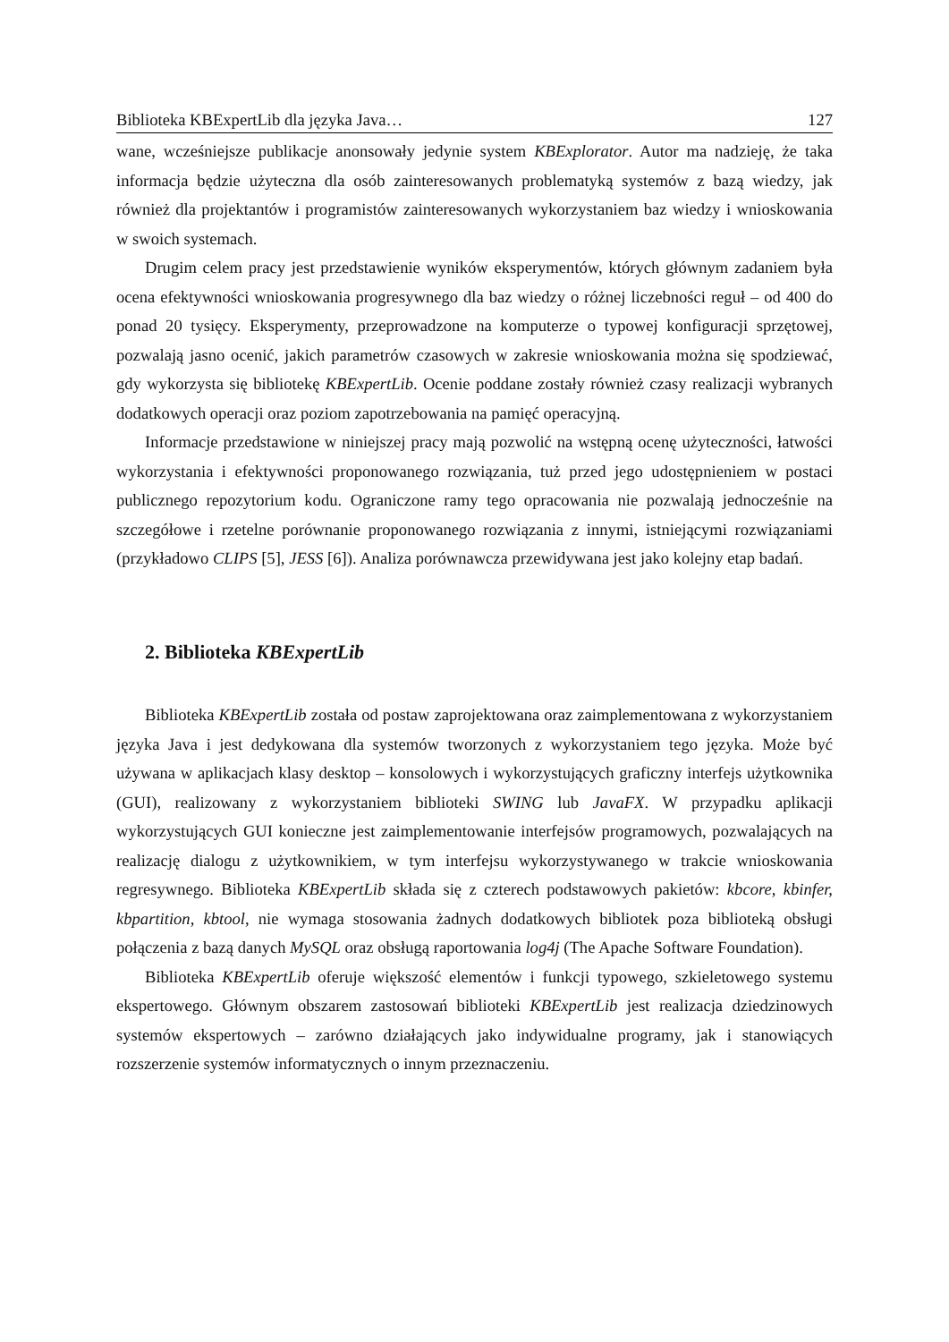Biblioteka KBExpertLib dla języka Java… 127
wane, wcześniejsze publikacje anonsowały jedynie system KBExplorator. Autor ma nadzieję, że taka informacja będzie użyteczna dla osób zainteresowanych problematyką systemów z bazą wiedzy, jak również dla projektantów i programistów zainteresowanych wykorzystaniem baz wiedzy i wnioskowania w swoich systemach.
Drugim celem pracy jest przedstawienie wyników eksperymentów, których głównym zadaniem była ocena efektywności wnioskowania progresywnego dla baz wiedzy o różnej liczebności reguł – od 400 do ponad 20 tysięcy. Eksperymenty, przeprowadzone na komputerze o typowej konfiguracji sprzętowej, pozwalają jasno ocenić, jakich parametrów czasowych w zakresie wnioskowania można się spodziewać, gdy wykorzysta się bibliotekę KBExpertLib. Ocenie poddane zostały również czasy realizacji wybranych dodatkowych operacji oraz poziom zapotrzebowania na pamięć operacyjną.
Informacje przedstawione w niniejszej pracy mają pozwolić na wstępną ocenę użyteczności, łatwości wykorzystania i efektywności proponowanego rozwiązania, tuż przed jego udostępnieniem w postaci publicznego repozytorium kodu. Ograniczone ramy tego opracowania nie pozwalają jednocześnie na szczegółowe i rzetelne porównanie proponowanego rozwiązania z innymi, istniejącymi rozwiązaniami (przykładowo CLIPS [5], JESS [6]). Analiza porównawcza przewidywana jest jako kolejny etap badań.
2. Biblioteka KBExpertLib
Biblioteka KBExpertLib została od postaw zaprojektowana oraz zaimplementowana z wykorzystaniem języka Java i jest dedykowana dla systemów tworzonych z wykorzystaniem tego języka. Może być używana w aplikacjach klasy desktop – konsolowych i wykorzystujących graficzny interfejs użytkownika (GUI), realizowany z wykorzystaniem biblioteki SWING lub JavaFX. W przypadku aplikacji wykorzystujących GUI konieczne jest zaimplementowanie interfejsów programowych, pozwalających na realizację dialogu z użytkownikiem, w tym interfejsu wykorzystywanego w trakcie wnioskowania regresywnego. Biblioteka KBExpertLib składa się z czterech podstawowych pakietów: kbcore, kbinfer, kbpartition, kbtool, nie wymaga stosowania żadnych dodatkowych bibliotek poza biblioteką obsługi połączenia z bazą danych MySQL oraz obsługą raportowania log4j (The Apache Software Foundation).
Biblioteka KBExpertLib oferuje większość elementów i funkcji typowego, szkieletowego systemu ekspertowego. Głównym obszarem zastosowań biblioteki KBExpertLib jest realizacja dziedzinowych systemów ekspertowych – zarówno działających jako indywidualne programy, jak i stanowiących rozszerzenie systemów informatycznych o innym przeznaczeniu.